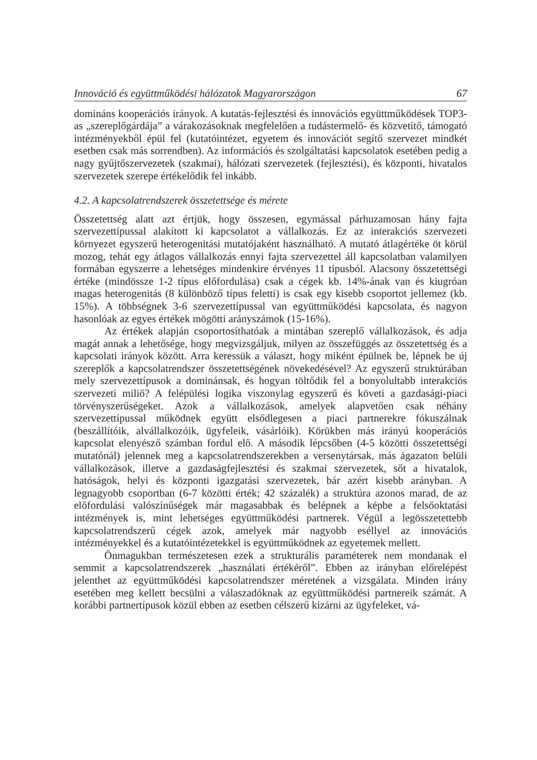Innováció és együttműködési hálózatok Magyarországon 67
domináns kooperációs irányok. A kutatás-fejlesztési és innovációs együttműködések TOP3-as „szereplőgárdája” a várakozásoknak megfelelően a tudástermelő- és közvetítő, támogató intézményekből épül fel (kutatóintézet, egyetem és innovációt segítő szervezet mindkét esetben csak más sorrendben). Az információs és szolgáltatási kapcsolatok esetében pedig a nagy gyűjtőszervezetek (szakmai), hálózati szervezetek (fejlesztési), és központi, hivatalos szervezetek szerepe értékelődik fel inkább.
4.2. A kapcsolatrendszerek összetettsége és mérete
Összetettség alatt azt értjük, hogy összesen, egymással párhuzamosan hány fajta szervezettípussal alakított ki kapcsolatot a vállalkozás. Ez az interakciós szervezeti környezet egyszerű heterogenitási mutatójaként használható. A mutató átlagértéke öt körül mozog, tehát egy átlagos vállalkozás ennyi fajta szervezettel áll kapcsolatban valamilyen formában egyszerre a lehetséges mindenkire érvényes 11 típusból. Alacsony összetettségi értéke (mindössze 1-2 típus előfordulása) csak a cégek kb. 14%-ának van és kiugróan magas heterogenitás (8 különböző típus feletti) is csak egy kisebb csoportot jellemez (kb. 15%). A többségnek 3-6 szervezettípussal van együttműködési kapcsolata, és nagyon hasonlóak az egyes értékek mögötti arányszámok (15-16%).
Az értékek alapján csoportosíthatóak a mintában szereplő vállalkozások, és adja magát annak a lehetősége, hogy megvizsgáljuk, milyen az összefüggés az összetettség és a kapcsolati irányok között. Arra keressük a választ, hogy miként épülnek be, lépnek be új szereplők a kapcsolatrendszer összetettségének növekedésével? Az egyszerű struktúrában mely szervezettípusok a dominánsak, és hogyan töltődik fel a bonyolultabb interakciós szervezeti miliő? A felépülési logika viszonylag egyszerű és követi a gazdasági-piaci törvényszerűségeket. Azok a vállalkozások, amelyek alapvetően csak néhány szervezettípussal működnek együtt elsődlegesen a piaci partnerekre fókuszálnak (beszállítóik, alvállalkozóik, ügyfeleik, vásárlóik). Körükben más irányú kooperációs kapcsolat elenyésző számban fordul elő. A második lépcsőben (4-5 közötti összetettségi mutatónál) jelennek meg a kapcsolatrendszerekben a versenytársak, más ágazaton belüli vállalkozások, illetve a gazdaságfejlesztési és szakmai szervezetek, sőt a hivatalok, hatóságok, helyi és központi igazgatási szervezetek, bár azért kisebb arányban. A legnagyobb csoportban (6-7 közötti érték; 42 százalék) a struktúra azonos marad, de az előfordulási valószínűségek már magasabbak és belépnek a képbe a felsőoktatási intézmények is, mint lehetséges együttműködési partnerek. Végül a legösszetettebb kapcsolatrendszerű cégek azok, amelyek már nagyobb eséllyel az innovációs intézményekkel és a kutatóintézetekkel is együttműködnek az egyetemek mellett.
Önmagukban természetesen ezek a strukturális paraméterek nem mondanak el semmit a kapcsolatrendszerek „használati értékéről”. Ebben az irányban előrelépést jelenthet az együttműködési kapcsolatrendszer méretének a vizsgálata. Minden irány esetében meg kellett becsülni a válaszadóknak az együttműködési partnereik számát. A korábbi partnertípusok közül ebben az esetben célszerű kizárni az ügyfeleket, vá-